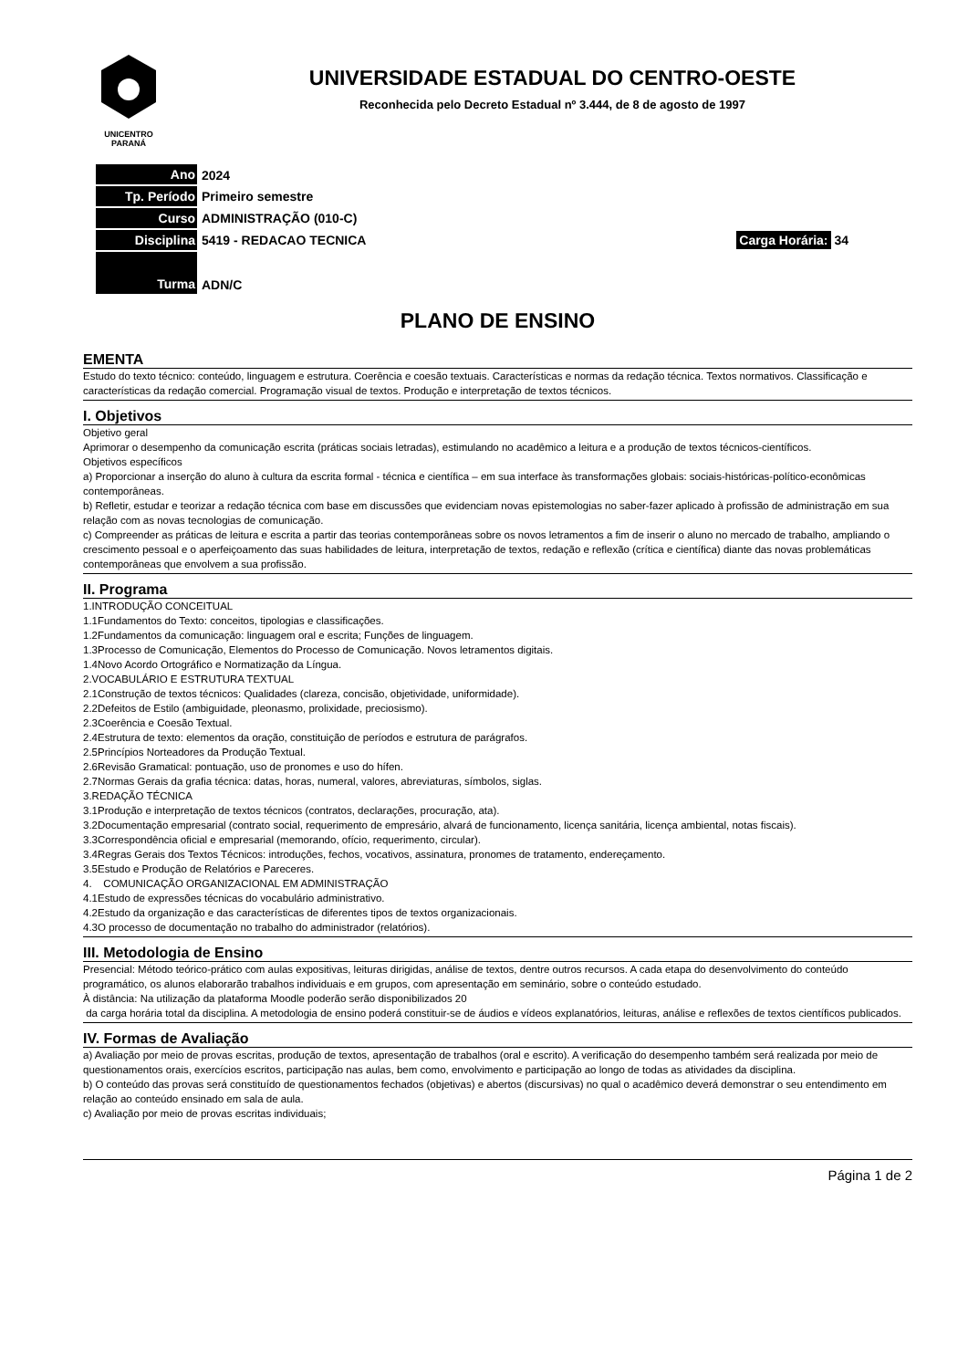UNICENTRO
PARANÁ
UNIVERSIDADE ESTADUAL DO CENTRO-OESTE
Reconhecida pelo Decreto Estadual nº 3.444, de 8 de agosto de 1997
| Ano | 2024 | |
| Tp. Período | Primeiro semestre | |
| Curso | ADMINISTRAÇÃO (010-C) | |
| Disciplina | 5419 - REDACAO TECNICA | Carga Horária: 34 |
| Turma | ADN/C | |
PLANO DE ENSINO
EMENTA
Estudo do texto técnico: conteúdo, linguagem e estrutura. Coerência e coesão textuais. Características e normas da redação técnica. Textos normativos. Classificação e características da redação comercial. Programação visual de textos. Produção e interpretação de textos técnicos.
I. Objetivos
Objetivo geral
Aprimorar o desempenho da comunicação escrita (práticas sociais letradas), estimulando no acadêmico a leitura e a produção de textos técnicos-científicos.
Objetivos específicos
a) Proporcionar a inserção do aluno à cultura da escrita formal - técnica e científica – em sua interface às transformações globais: sociais-históricas-político-econômicas contemporâneas.
b) Refletir, estudar e teorizar a redação técnica com base em discussões que evidenciam novas epistemologias no saber-fazer aplicado à profissão de administração em sua relação com as novas tecnologias de comunicação.
c) Compreender as práticas de leitura e escrita a partir das teorias contemporâneas sobre os novos letramentos a fim de inserir o aluno no mercado de trabalho, ampliando o crescimento pessoal e o aperfeiçoamento das suas habilidades de leitura, interpretação de textos, redação e reflexão (crítica e científica) diante das novas problemáticas contemporâneas que envolvem a sua profissão.
II. Programa
1.INTRODUÇÃO CONCEITUAL
1.1Fundamentos do Texto: conceitos, tipologias e classificações.
1.2Fundamentos da comunicação: linguagem oral e escrita; Funções de linguagem.
1.3Processo de Comunicação, Elementos do Processo de Comunicação. Novos letramentos digitais.
1.4Novo Acordo Ortográfico e Normatização da Língua.
2.VOCABULÁRIO E ESTRUTURA TEXTUAL
2.1Construção de textos técnicos: Qualidades (clareza, concisão, objetividade, uniformidade).
2.2Defeitos de Estilo (ambiguidade, pleonasmo, prolixidade, preciosismo).
2.3Coerência e Coesão Textual.
2.4Estrutura de texto: elementos da oração, constituição de períodos e estrutura de parágrafos.
2.5Princípios Norteadores da Produção Textual.
2.6Revisão Gramatical: pontuação, uso de pronomes e uso do hífen.
2.7Normas Gerais da grafia técnica: datas, horas, numeral, valores, abreviaturas, símbolos, siglas.
3.REDAÇÃO TÉCNICA
3.1Produção e interpretação de textos técnicos (contratos, declarações, procuração, ata).
3.2Documentação empresarial (contrato social, requerimento de empresário, alvará de funcionamento, licença sanitária, licença ambiental, notas fiscais).
3.3Correspondência oficial e empresarial (memorando, ofício, requerimento, circular).
3.4Regras Gerais dos Textos Técnicos: introduções, fechos, vocativos, assinatura, pronomes de tratamento, endereçamento.
3.5Estudo e Produção de Relatórios e Pareceres.
4. COMUNICAÇÃO ORGANIZACIONAL EM ADMINISTRAÇÃO
4.1Estudo de expressões técnicas do vocabulário administrativo.
4.2Estudo da organização e das características de diferentes tipos de textos organizacionais.
4.3O processo de documentação no trabalho do administrador (relatórios).
III. Metodologia de Ensino
Presencial: Método teórico-prático com aulas expositivas, leituras dirigidas, análise de textos, dentre outros recursos. A cada etapa do desenvolvimento do conteúdo programático, os alunos elaborarão trabalhos individuais e em grupos, com apresentação em seminário, sobre o conteúdo estudado.
À distância: Na utilização da plataforma Moodle poderão serão disponibilizados 20
da carga horária total da disciplina. A metodologia de ensino poderá constituir-se de áudios e vídeos explanatórios, leituras, análise e reflexões de textos científicos publicados.
IV. Formas de Avaliação
a) Avaliação por meio de provas escritas, produção de textos, apresentação de trabalhos (oral e escrito). A verificação do desempenho também será realizada por meio de questionamentos orais, exercícios escritos, participação nas aulas, bem como, envolvimento e participação ao longo de todas as atividades da disciplina.
b) O conteúdo das provas será constituído de questionamentos fechados (objetivas) e abertos (discursivas) no qual o acadêmico deverá demonstrar o seu entendimento em relação ao conteúdo ensinado em sala de aula.
c) Avaliação por meio de provas escritas individuais;
Página 1 de 2